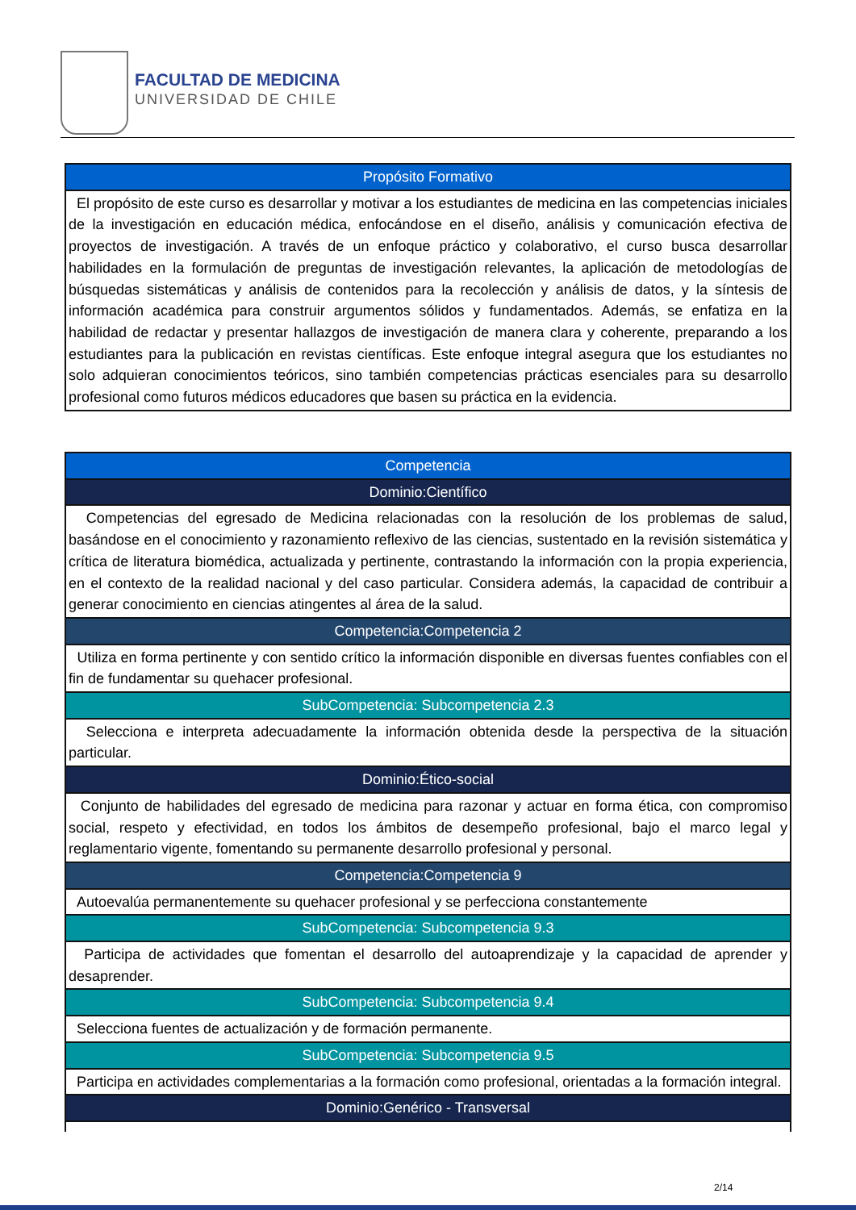FACULTAD DE MEDICINA
UNIVERSIDAD DE CHILE
| Propósito Formativo |
| --- |
| El propósito de este curso es desarrollar y motivar a los estudiantes de medicina en las competencias iniciales de la investigación en educación médica, enfocándose en el diseño, análisis y comunicación efectiva de proyectos de investigación. A través de un enfoque práctico y colaborativo, el curso busca desarrollar habilidades en la formulación de preguntas de investigación relevantes, la aplicación de metodologías de búsquedas sistemáticas y análisis de contenidos para la recolección y análisis de datos, y la síntesis de información académica para construir argumentos sólidos y fundamentados. Además, se enfatiza en la habilidad de redactar y presentar hallazgos de investigación de manera clara y coherente, preparando a los estudiantes para la publicación en revistas científicas. Este enfoque integral asegura que los estudiantes no solo adquieran conocimientos teóricos, sino también competencias prácticas esenciales para su desarrollo profesional como futuros médicos educadores que basen su práctica en la evidencia. |
| Competencia |
| --- |
| Dominio:Científico |
| Competencias del egresado de Medicina relacionadas con la resolución de los problemas de salud, basándose en el conocimiento y razonamiento reflexivo de las ciencias, sustentado en la revisión sistemática y crítica de literatura biomédica, actualizada y pertinente, contrastando la información con la propia experiencia, en el contexto de la realidad nacional y del caso particular. Considera además, la capacidad de contribuir a generar conocimiento en ciencias atingentes al área de la salud. |
| Competencia:Competencia 2 |
| Utiliza en forma pertinente y con sentido crítico la información disponible en diversas fuentes confiables con el fin de fundamentar su quehacer profesional. |
| SubCompetencia: Subcompetencia 2.3 |
| Selecciona e interpreta adecuadamente la información obtenida desde la perspectiva de la situación particular. |
| Dominio:Ético-social |
| Conjunto de habilidades del egresado de medicina para razonar y actuar en forma ética, con compromiso social, respeto y efectividad, en todos los ámbitos de desempeño profesional, bajo el marco legal y reglamentario vigente, fomentando su permanente desarrollo profesional y personal. |
| Competencia:Competencia 9 |
| Autoevalúa permanentemente su quehacer profesional y se perfecciona constantemente |
| SubCompetencia: Subcompetencia 9.3 |
| Participa de actividades que fomentan el desarrollo del autoaprendizaje y la capacidad de aprender y desaprender. |
| SubCompetencia: Subcompetencia 9.4 |
| Selecciona fuentes de actualización y de formación permanente. |
| SubCompetencia: Subcompetencia 9.5 |
| Participa en actividades complementarias a la formación como profesional, orientadas a la formación integral. |
| Dominio:Genérico - Transversal |
2/14